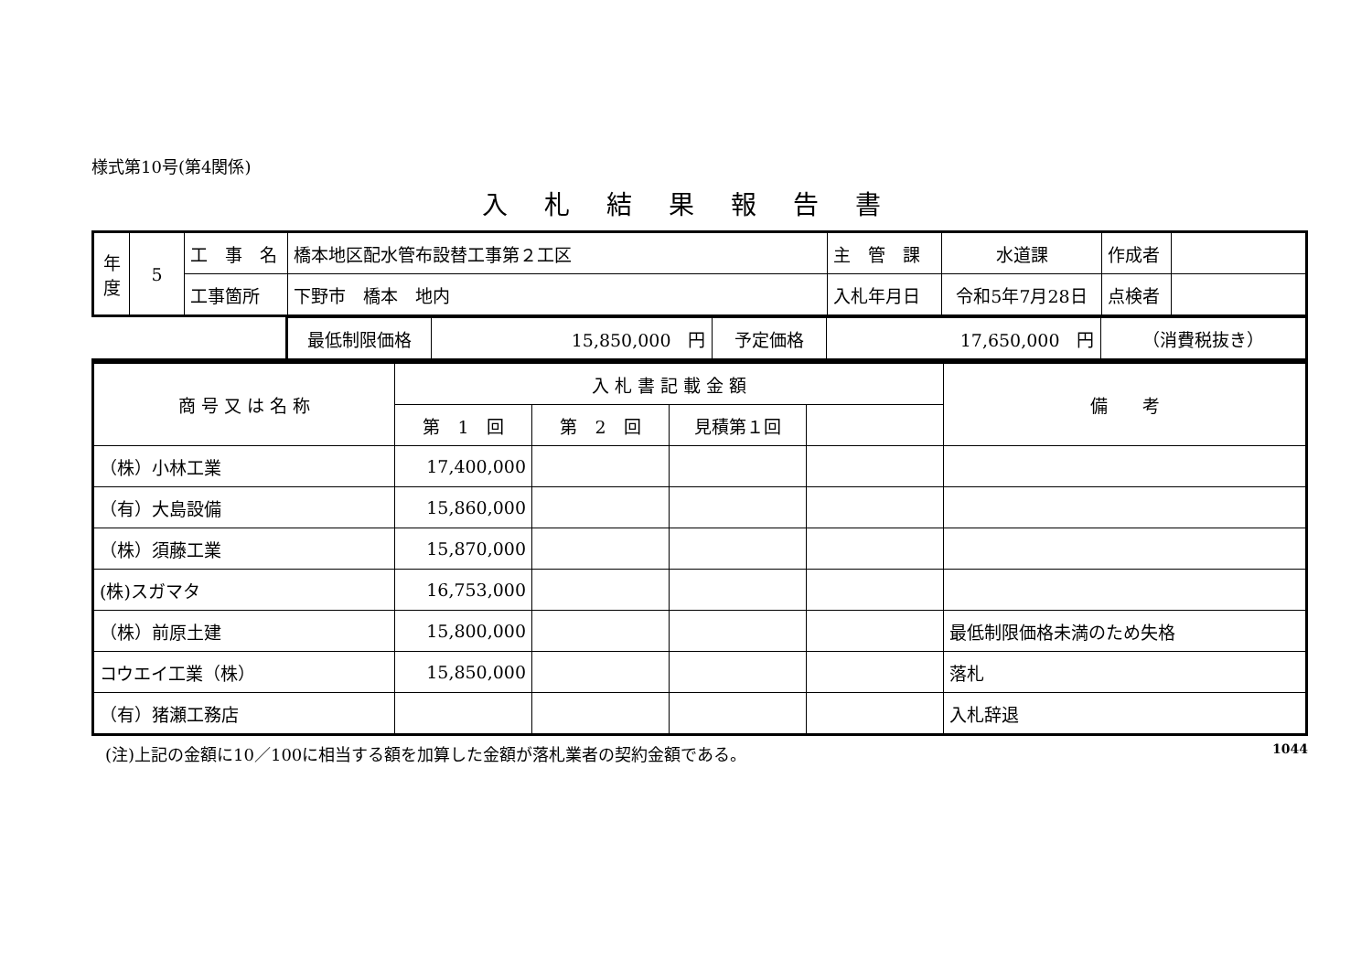様式第10号(第4関係)
入札結果報告書
| 年度 | 5 | 工 事 名 | 橋本地区配水管布設替工事第２工区 | 主 管 課 | 水道課 | 作成者 | |
| | | 工事箇所 | 下野市 橋本 地内 | 入札年月日 | 令和5年7月28日 | 点検者 | |
| | 最低制限価格 | 15,850,000 円 | 予定価格 | 17,650,000 円 | （消費税抜き） |
| 商 号 又 は 名 称 | 入 札 書 記 載 金 額 | | | | 備 考 |
| | 第 1 回 | 第 2 回 | 見積第１回 | | |
| （株）小林工業 | 17,400,000 | | | | |
| （有）大島設備 | 15,860,000 | | | | |
| （株）須藤工業 | 15,870,000 | | | | |
| (株)スガマタ | 16,753,000 | | | | |
| （株）前原土建 | 15,800,000 | | | | 最低制限価格未満のため失格 |
| コウエイ工業（株） | 15,850,000 | | | | 落札 |
| （有）猪瀬工務店 | | | | | 入札辞退 |
(注)上記の金額に10／100に相当する額を加算した金額が落札業者の契約金額である。 1044